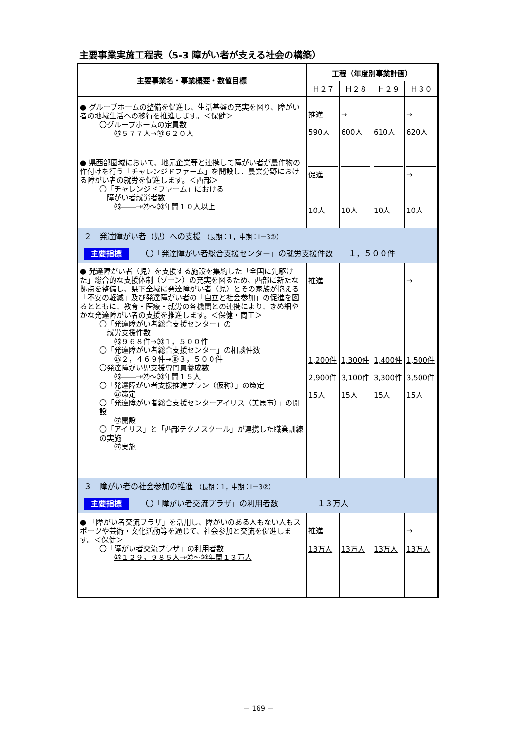主要事業実施工程表（5-3 障がい者が支える社会の構築）
| 主要事業名・事業概要・数値目標 | 工程（年度別事業計画） | | | |
| --- | --- | --- | --- | --- |
| | Ｈ２７ | Ｈ２８ | Ｈ２９ | Ｈ３０ |
| ● グループホームの整備を促進し、生活基盤の充実を図り、障がい者の地域生活への移行を推進します。＜保健＞ 〇グループホームの定員数 ㉕５７７人→㉚６２０人 | 推進 590人 | → 600人 | 610人 | → 620人 |
| ● 県西部圏域において、地元企業等と連携して障がい者が農作物の作付けを行う「チャレンジドファーム」を開設し、農業分野における障がい者の就労を促進します。＜西部＞ 〇「チャレンジドファーム」における 障がい者就労者数 ㉕――→㉗～㉚年間１０人以上 | 促進 10人 | 10人 | 10人 | → 10人 |
| ２ 発達障がい者（児）への支援 （長期：1，中期：Ⅰ－3②） 主要指標 〇「発達障がい者総合支援センター」の就労支援件数 １，５００件 | | | | |
| ● 発達障がい者（児）を支援する施設を集約した「全国に先駆けた」総合的な支援体制（ゾーン）の充実を図るため、西部に新たな拠点を整備し、県下全域に発達障がい者（児）とその家族が抱える「不安の軽減」及び発達障がい者の「自立と社会参加」の促進を図るとともに、教育・医療・就労の各機関との連携により、きめ細やかな発達障がい者の支援を推進します。＜保健・商工＞ 〇「発達障がい者総合支援センター」の 就労支援件数 ㉕９６８件→㉚１，５００件 〇「発達障がい者総合支援センター」の相談件数 ㉕２，４６９件→㉚３，５００件 〇発達障がい児支援専門員養成数 ㉕――→㉗～㉚年間１５人 〇「発達障がい者支援推進プラン（仮称）」の策定 ㉗策定 〇「発達障がい者総合支援センターアイリス（美馬市）」の開設 ㉗開設 〇「アイリス」と「西部テクノスクール」が連携した職業訓練の実施 ㉗実施 | 推進 1,200件 2,900件 15人 | 1,300件 3,100件 15人 | 1,400件 3,300件 15人 | → 1,500件 3,500件 15人 |
| ３ 障がい者の社会参加の推進 （長期：1，中期：Ⅰ－3②） 主要指標 〇「障がい者交流プラザ」の利用者数 １３万人 | | | | |
| ● 「障がい者交流プラザ」を活用し、障がいのある人もない人もスポーツや芸術・文化活動等を通じて、社会参加と交流を促進します。＜保健＞ 〇「障がい者交流プラザ」の利用者数 ㉕１２９，９８５人→㉗～㉚年間１３万人 | 推進 13万人 | 13万人 | 13万人 | → 13万人 |
－ 169 －